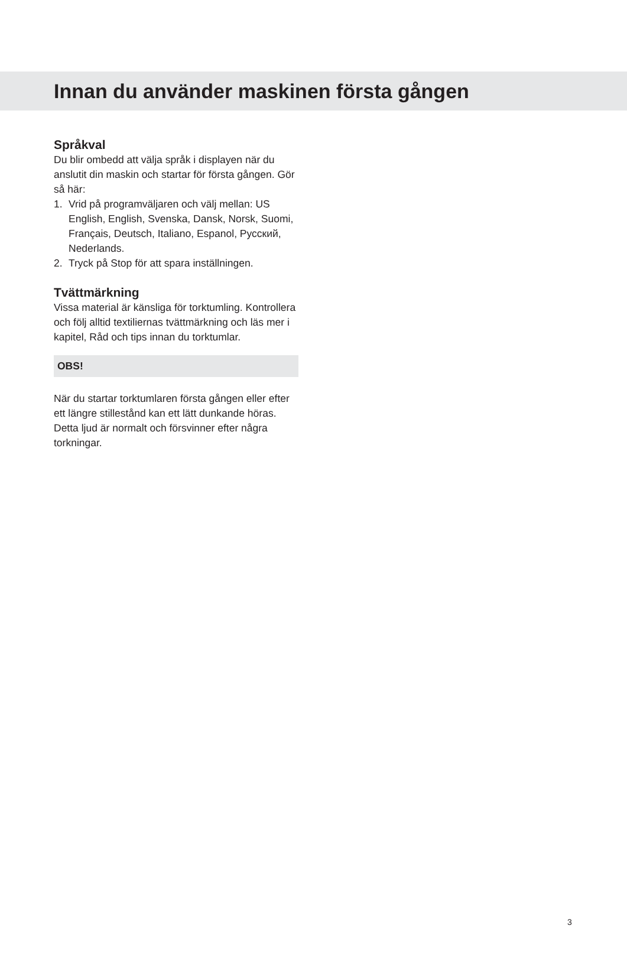Innan du använder maskinen första gången
Språkval
Du blir ombedd att välja språk i displayen när du anslutit din maskin och startar för första gången. Gör så här:
1. Vrid på programväljaren och välj mellan: US English, English, Svenska, Dansk, Norsk, Suomi, Français, Deutsch, Italiano, Espanol, Русский, Nederlands.
2. Tryck på Stop för att spara inställningen.
Tvättmärkning
Vissa material är känsliga för torktumling. Kontrollera och följ alltid textiliernas tvättmärkning och läs mer i kapitel, Råd och tips innan du torktumlar.
OBS!
När du startar torktumlaren första gången eller efter ett längre stillestånd kan ett lätt dunkande höras. Detta ljud är normalt och försvinner efter några torkningar.
3